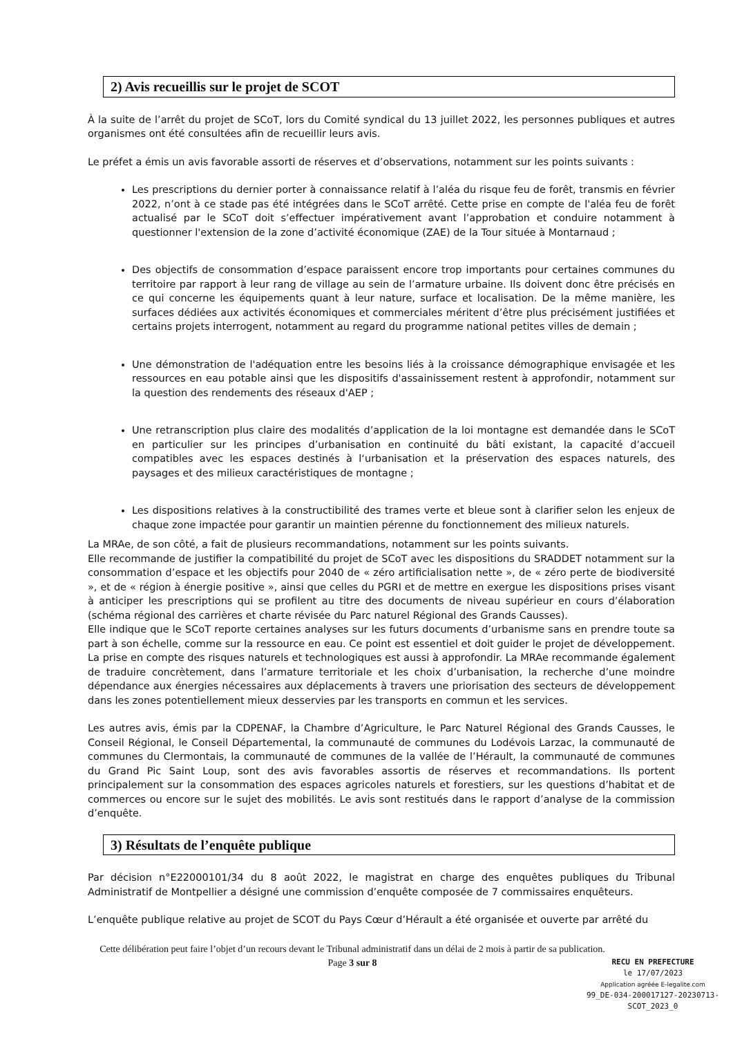2) Avis recueillis sur le projet de SCOT
À la suite de l’arrêt du projet de SCoT, lors du Comité syndical du 13 juillet 2022, les personnes publiques et autres organismes ont été consultées afin de recueillir leurs avis.
Le préfet a émis un avis favorable assorti de réserves et d’observations, notamment sur les points suivants :
Les prescriptions du dernier porter à connaissance relatif à l’aléa du risque feu de forêt, transmis en février 2022, n’ont à ce stade pas été intégrées dans le SCoT arrêté. Cette prise en compte de l'aléa feu de forêt actualisé par le SCoT doit s’effectuer impérativement avant l’approbation et conduire notamment à questionner l'extension de la zone d’activité économique (ZAE) de la Tour située à Montarnaud ;
Des objectifs de consommation d’espace paraissent encore trop importants pour certaines communes du territoire par rapport à leur rang de village au sein de l’armature urbaine. Ils doivent donc être précisés en ce qui concerne les équipements quant à leur nature, surface et localisation. De la même manière, les surfaces dédiées aux activités économiques et commerciales méritent d’être plus précisément justifiées et certains projets interrogent, notamment au regard du programme national petites villes de demain ;
Une démonstration de l'adéquation entre les besoins liés à la croissance démographique envisagée et les ressources en eau potable ainsi que les dispositifs d'assainissement restent à approfondir, notamment sur la question des rendements des réseaux d'AEP ;
Une retranscription plus claire des modalités d’application de la loi montagne est demandée dans le SCoT en particulier sur les principes d’urbanisation en continuité du bâti existant, la capacité d’accueil compatibles avec les espaces destinés à l‘urbanisation et la préservation des espaces naturels, des paysages et des milieux caractéristiques de montagne ;
Les dispositions relatives à la constructibilité des trames verte et bleue sont à clarifier selon les enjeux de chaque zone impactée pour garantir un maintien pérenne du fonctionnement des milieux naturels.
La MRAe, de son côté, a fait de plusieurs recommandations, notamment sur les points suivants.
Elle recommande de justifier la compatibilité du projet de SCoT avec les dispositions du SRADDET notamment sur la consommation d’espace et les objectifs pour 2040 de « zéro artificialisation nette », de « zéro perte de biodiversité », et de « région à énergie positive », ainsi que celles du PGRI et de mettre en exergue les dispositions prises visant à anticiper les prescriptions qui se profilent au titre des documents de niveau supérieur en cours d’élaboration (schéma régional des carrières et charte révisée du Parc naturel Régional des Grands Causses).
Elle indique que le SCoT reporte certaines analyses sur les futurs documents d’urbanisme sans en prendre toute sa part à son échelle, comme sur la ressource en eau. Ce point est essentiel et doit guider le projet de développement. La prise en compte des risques naturels et technologiques est aussi à approfondir. La MRAe recommande également de traduire concrètement, dans l’armature territoriale et les choix d’urbanisation, la recherche d’une moindre dépendance aux énergies nécessaires aux déplacements à travers une priorisation des secteurs de développement dans les zones potentiellement mieux desservies par les transports en commun et les services.
Les autres avis, émis par la CDPENAF, la Chambre d’Agriculture, le Parc Naturel Régional des Grands Causses, le Conseil Régional, le Conseil Départemental, la communauté de communes du Lodévois Larzac, la communauté de communes du Clermontais, la communauté de communes de la vallée de l’Hérault, la communauté de communes du Grand Pic Saint Loup, sont des avis favorables assortis de réserves et recommandations. Ils portent principalement sur la consommation des espaces agricoles naturels et forestiers, sur les questions d’habitat et de commerces ou encore sur le sujet des mobilités. Le avis sont restitués dans le rapport d’analyse de la commission d’enquête.
3) Résultats de l’enquête publique
Par décision n°E22000101/34 du 8 août 2022, le magistrat en charge des enquêtes publiques du Tribunal Administratif de Montpellier a désigné une commission d’enquête composée de 7 commissaires enquêteurs.
L’enquête publique relative au projet de SCOT du Pays Cœur d’Hérault a été organisée et ouverte par arrêté du
Cette délibération peut faire l’objet d’un recours devant le Tribunal administratif dans un délai de 2 mois à partir de sa publication.
Page 3 sur 8
RECU EN PREFECTURE
le 17/07/2023
Application agréée E-legalite.com
99_DE-034-200017127-20230713-SCOT_2023_0